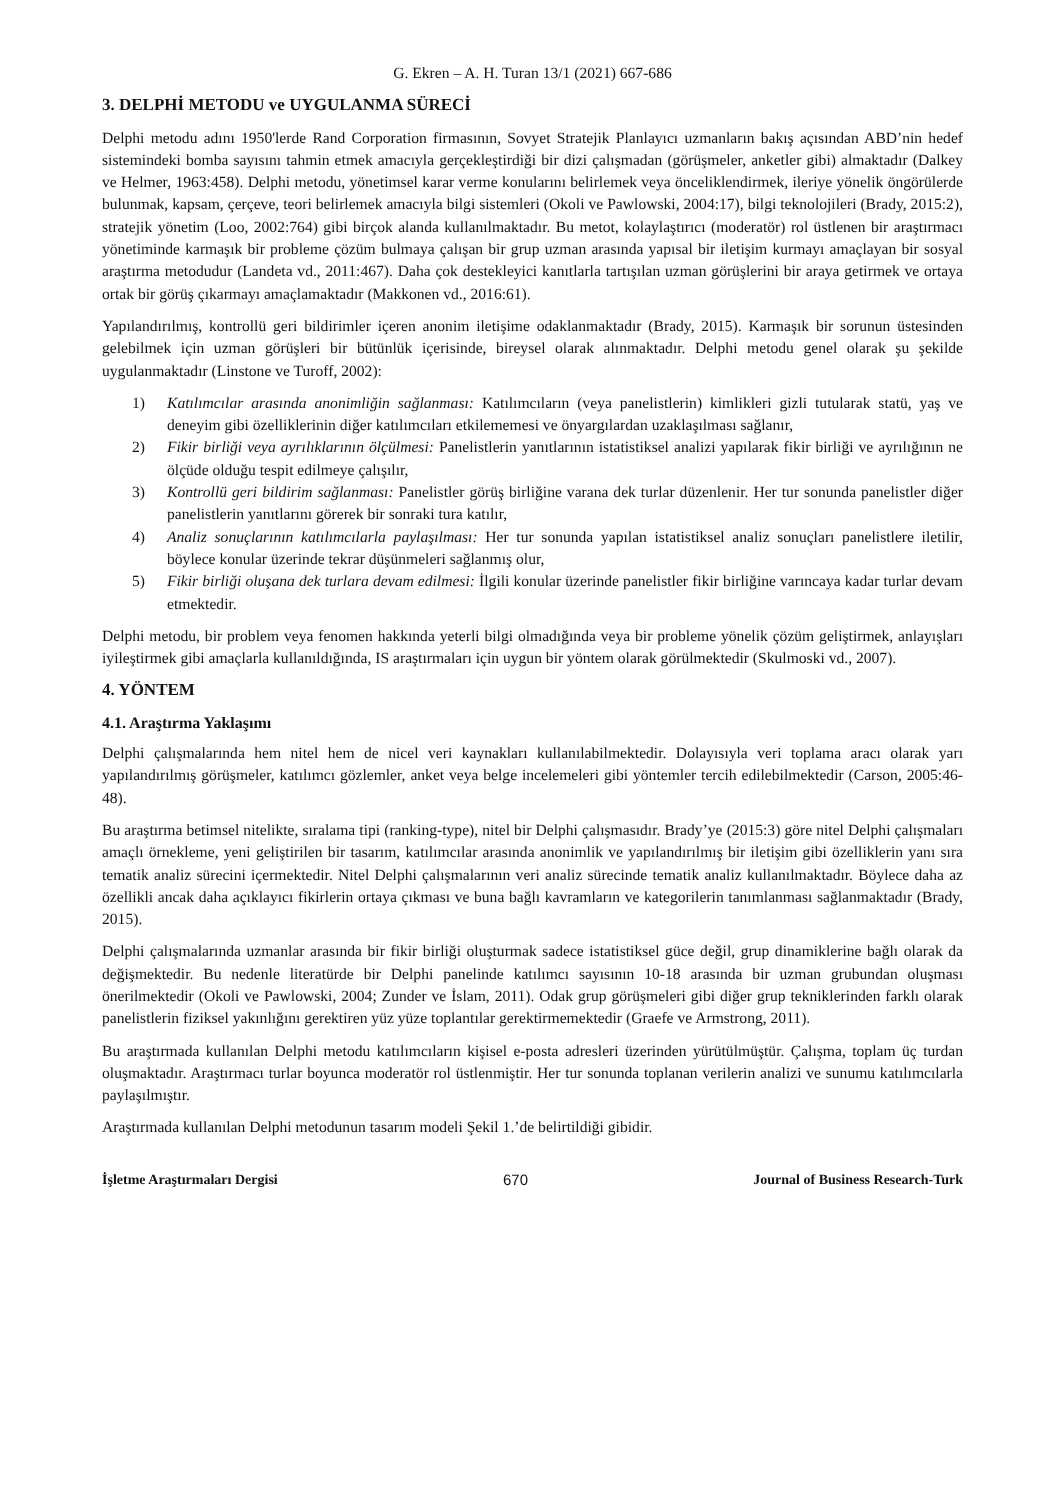G. Ekren – A. H. Turan 13/1 (2021) 667-686
3. DELPHİ METODU ve UYGULANMA SÜRECİ
Delphi metodu adını 1950'lerde Rand Corporation firmasının, Sovyet Stratejik Planlayıcı uzmanların bakış açısından ABD’nin hedef sistemindeki bomba sayısını tahmin etmek amacıyla gerçekleştirdiği bir dizi çalışmadan (görüşmeler, anketler gibi) almaktadır (Dalkey ve Helmer, 1963:458). Delphi metodu, yönetimsel karar verme konularını belirlemek veya önceliklendirmek, ileriye yönelik öngörülerde bulunmak, kapsam, çerçeve, teori belirlemek amacıyla bilgi sistemleri (Okoli ve Pawlowski, 2004:17), bilgi teknolojileri (Brady, 2015:2), stratejik yönetim (Loo, 2002:764) gibi birçok alanda kullanılmaktadır. Bu metot, kolaylaştırıcı (moderatör) rol üstlenen bir araştırmacı yönetiminde karmaşık bir probleme çözüm bulmaya çalışan bir grup uzman arasında yapısal bir iletişim kurmayı amaçlayan bir sosyal araştırma metodudur (Landeta vd., 2011:467). Daha çok destekleyici kanıtlarla tartışılan uzman görüşlerini bir araya getirmek ve ortaya ortak bir görüş çıkarmayı amaçlamaktadır (Makkonen vd., 2016:61).
Yapılandırılmış, kontrollü geri bildirimler içeren anonim iletişime odaklanmaktadır (Brady, 2015). Karmaşık bir sorunun üstesinden gelebilmek için uzman görüşleri bir bütünlük içerisinde, bireysel olarak alınmaktadır. Delphi metodu genel olarak şu şekilde uygulanmaktadır (Linstone ve Turoff, 2002):
1) Katılımcılar arasında anonimliğin sağlanması: Katılımcıların (veya panelistlerin) kimlikleri gizli tutularak statü, yaş ve deneyim gibi özelliklerinin diğer katılımcıları etkilememesi ve önyargılardan uzaklaşılması sağlanır,
2) Fikir birliği veya ayrılıklarının ölçülmesi: Panelistlerin yanıtlarının istatistiksel analizi yapılarak fikir birliği ve ayrılığının ne ölçüde olduğu tespit edilmeye çalışılır,
3) Kontrollü geri bildirim sağlanması: Panelistler görüş birliğine varana dek turlar düzenlenir. Her tur sonunda panelistler diğer panelistlerin yanıtlarını görerek bir sonraki tura katılır,
4) Analiz sonuçlarının katılımcılarla paylaşılması: Her tur sonunda yapılan istatistiksel analiz sonuçları panelistlere iletilir, böylece konular üzerinde tekrar düşünmeleri sağlanmış olur,
5) Fikir birliği oluşana dek turlara devam edilmesi: İlgili konular üzerinde panelistler fikir birliğine varıncaya kadar turlar devam etmektedir.
Delphi metodu, bir problem veya fenomen hakkında yeterli bilgi olmadığında veya bir probleme yönelik çözüm geliştirmek, anlayışları iyileştirmek gibi amaçlarla kullanıldığında, IS araştırmaları için uygun bir yöntem olarak görülmektedir (Skulmoski vd., 2007).
4. YÖNTEM
4.1. Araştırma Yaklaşımı
Delphi çalışmalarında hem nitel hem de nicel veri kaynakları kullanılabilmektedir. Dolayısıyla veri toplama aracı olarak yarı yapılandırılmış görüşmeler, katılımcı gözlemler, anket veya belge incelemeleri gibi yöntemler tercih edilebilmektedir (Carson, 2005:46-48).
Bu araştırma betimsel nitelikte, sıralama tipi (ranking-type), nitel bir Delphi çalışmasıdır. Brady’ye (2015:3) göre nitel Delphi çalışmaları amaçlı örnekleme, yeni geliştirilen bir tasarım, katılımcılar arasında anonimlik ve yapılandırılmış bir iletişim gibi özelliklerin yanı sıra tematik analiz sürecini içermektedir. Nitel Delphi çalışmalarının veri analiz sürecinde tematik analiz kullanılmaktadır. Böylece daha az özellikli ancak daha açıklayıcı fikirlerin ortaya çıkması ve buna bağlı kavramların ve kategorilerin tanımlanması sağlanmaktadır (Brady, 2015).
Delphi çalışmalarında uzmanlar arasında bir fikir birliği oluşturmak sadece istatistiksel güce değil, grup dinamiklerine bağlı olarak da değişmektedir. Bu nedenle literatürde bir Delphi panelinde katılımcı sayısının 10-18 arasında bir uzman grubundan oluşması önerilmektedir (Okoli ve Pawlowski, 2004; Zunder ve İslam, 2011). Odak grup görüşmeleri gibi diğer grup tekniklerinden farklı olarak panelistlerin fiziksel yakınlığını gerektiren yüz yüze toplantılar gerektirmemektedir (Graefe ve Armstrong, 2011).
Bu araştırmada kullanılan Delphi metodu katılımcıların kişisel e-posta adresleri üzerinden yürütülmüştür. Çalışma, toplam üç turdan oluşmaktadır. Araştırmacı turlar boyunca moderatör rol üstlenmiştir. Her tur sonunda toplanan verilerin analizi ve sunumu katılımcılarla paylaşılmıştır.
Araştırmada kullanılan Delphi metodunun tasarım modeli Şekil 1.’de belirtildiği gibidir.
İşletme Araştırmaları Dergisi 670 Journal of Business Research-Turk